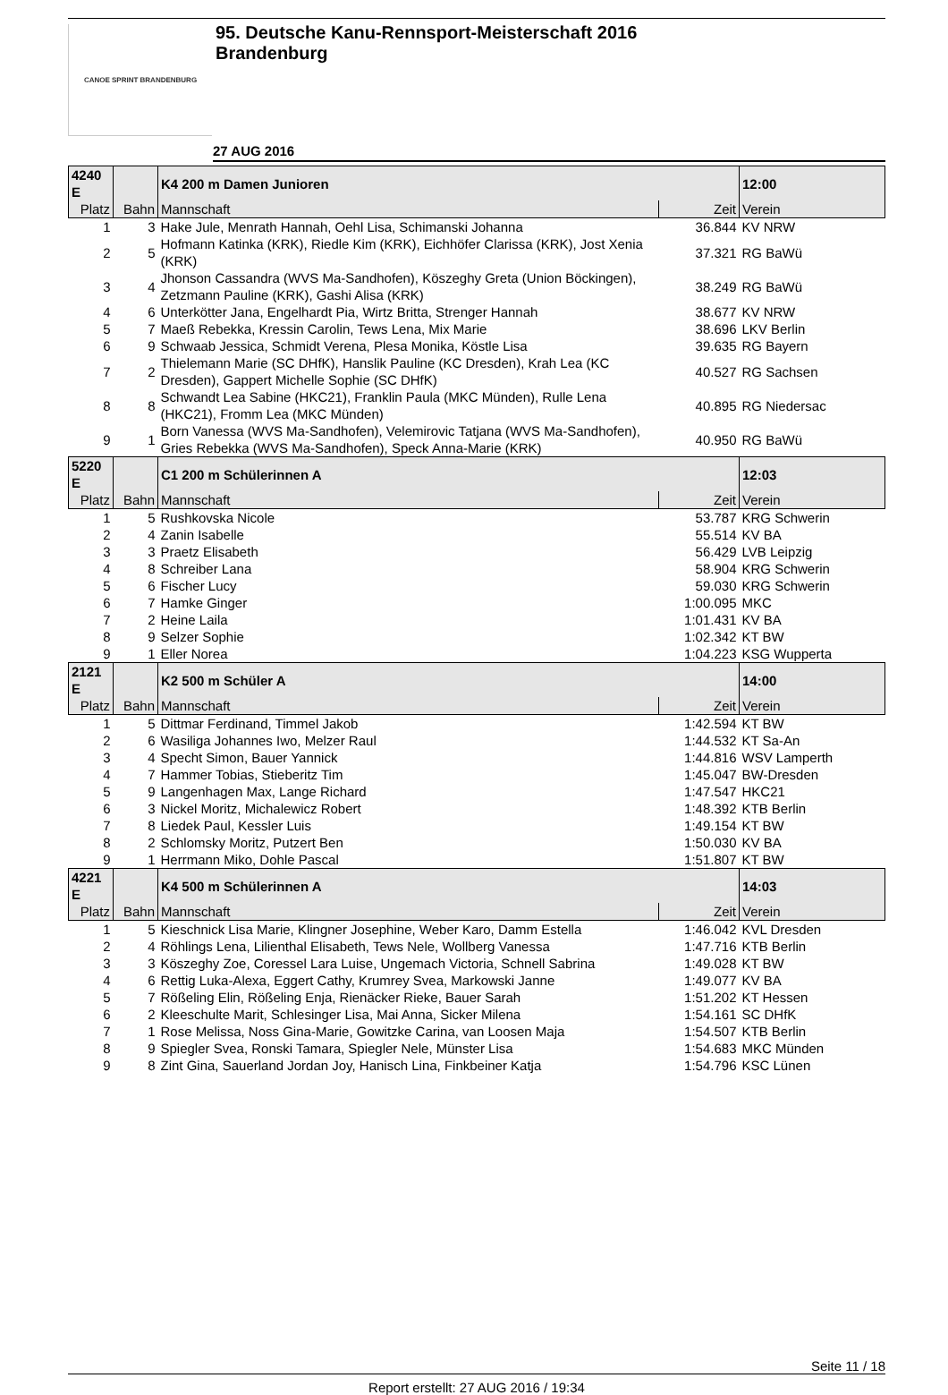CANOE SPRINT BRANDENBURG
95. Deutsche Kanu-Rennsport-Meisterschaft 2016
Brandenburg
27 AUG 2016
| 4240 E | | K4 200 m Damen Junioren | | 12:00 |
| --- | --- | --- | --- | --- |
| Platz | Bahn | Mannschaft | Zeit | Verein |
| 1 | 3 | Hake Jule, Menrath Hannah, Oehl Lisa, Schimanski Johanna | 36.844 | KV NRW |
| 2 | 5 | Hofmann Katinka (KRK), Riedle Kim (KRK), Eichhöfer Clarissa (KRK), Jost Xenia (KRK) | 37.321 | RG BaWü |
| 3 | 4 | Jhonson Cassandra (WVS Ma-Sandhofen), Köszeghy Greta (Union Böckingen), Zetzmann Pauline (KRK), Gashi Alisa (KRK) | 38.249 | RG BaWü |
| 4 | 6 | Unterkötter Jana, Engelhardt Pia, Wirtz Britta, Strenger Hannah | 38.677 | KV NRW |
| 5 | 7 | Maeß Rebekka, Kressin Carolin, Tews Lena, Mix Marie | 38.696 | LKV Berlin |
| 6 | 9 | Schwaab Jessica, Schmidt Verena, Plesa Monika, Köstle Lisa | 39.635 | RG Bayern |
| 7 | 2 | Thielemann Marie (SC DHfK), Hanslik Pauline (KC Dresden), Krah Lea (KC Dresden), Gappert Michelle Sophie (SC DHfK) | 40.527 | RG Sachsen |
| 8 | 8 | Schwandt Lea Sabine (HKC21), Franklin Paula (MKC Münden), Rulle Lena (HKC21), Fromm Lea (MKC Münden) | 40.895 | RG Niedersac |
| 9 | 1 | Born Vanessa (WVS Ma-Sandhofen), Velemirovic Tatjana (WVS Ma-Sandhofen), Gries Rebekka (WVS Ma-Sandhofen), Speck Anna-Marie (KRK) | 40.950 | RG BaWü |
| 5220 E | | C1 200 m Schülerinnen A | | 12:03 |
| Platz | Bahn | Mannschaft | Zeit | Verein |
| 1 | 5 | Rushkovska Nicole | 53.787 | KRG Schwerin |
| 2 | 4 | Zanin Isabelle | 55.514 | KV BA |
| 3 | 3 | Praetz Elisabeth | 56.429 | LVB Leipzig |
| 4 | 8 | Schreiber Lana | 58.904 | KRG Schwerin |
| 5 | 6 | Fischer Lucy | 59.030 | KRG Schwerin |
| 6 | 7 | Hamke Ginger | 1:00.095 | MKC |
| 7 | 2 | Heine Laila | 1:01.431 | KV BA |
| 8 | 9 | Selzer Sophie | 1:02.342 | KT BW |
| 9 | 1 | Eller Norea | 1:04.223 | KSG Wupperta |
| 2121 E | | K2 500 m Schüler A | | 14:00 |
| Platz | Bahn | Mannschaft | Zeit | Verein |
| 1 | 5 | Dittmar Ferdinand, Timmel Jakob | 1:42.594 | KT BW |
| 2 | 6 | Wasiliga Johannes Iwo, Melzer Raul | 1:44.532 | KT Sa-An |
| 3 | 4 | Specht Simon, Bauer Yannick | 1:44.816 | WSV Lamperth |
| 4 | 7 | Hammer Tobias, Stieberitz Tim | 1:45.047 | BW-Dresden |
| 5 | 9 | Langenhagen Max, Lange Richard | 1:47.547 | HKC21 |
| 6 | 3 | Nickel Moritz, Michalewicz Robert | 1:48.392 | KTB Berlin |
| 7 | 8 | Liedek Paul, Kessler Luis | 1:49.154 | KT BW |
| 8 | 2 | Schlomsky Moritz, Putzert Ben | 1:50.030 | KV BA |
| 9 | 1 | Herrmann Miko, Dohle Pascal | 1:51.807 | KT BW |
| 4221 E | | K4 500 m Schülerinnen A | | 14:03 |
| Platz | Bahn | Mannschaft | Zeit | Verein |
| 1 | 5 | Kieschnick Lisa Marie, Klingner Josephine, Weber Karo, Damm Estella | 1:46.042 | KVL Dresden |
| 2 | 4 | Röhlings Lena, Lilienthal Elisabeth, Tews Nele, Wollberg Vanessa | 1:47.716 | KTB Berlin |
| 3 | 3 | Köszeghy Zoe, Coressel Lara Luise, Ungemach Victoria, Schnell Sabrina | 1:49.028 | KT BW |
| 4 | 6 | Rettig Luka-Alexa, Eggert Cathy, Krumrey Svea, Markowski Janne | 1:49.077 | KV BA |
| 5 | 7 | Rößeling Elin, Rößeling Enja, Rienäcker Rieke, Bauer Sarah | 1:51.202 | KT Hessen |
| 6 | 2 | Kleeschulte Marit, Schlesinger Lisa, Mai Anna, Sicker Milena | 1:54.161 | SC DHfK |
| 7 | 1 | Rose Melissa, Noss Gina-Marie, Gowitzke Carina, van Loosen Maja | 1:54.507 | KTB Berlin |
| 8 | 9 | Spiegler Svea, Ronski Tamara, Spiegler Nele, Münster Lisa | 1:54.683 | MKC Münden |
| 9 | 8 | Zint Gina, Sauerland Jordan Joy, Hanisch Lina, Finkbeiner Katja | 1:54.796 | KSC Lünen |
Seite 11 / 18
Report erstellt: 27 AUG 2016 / 19:34